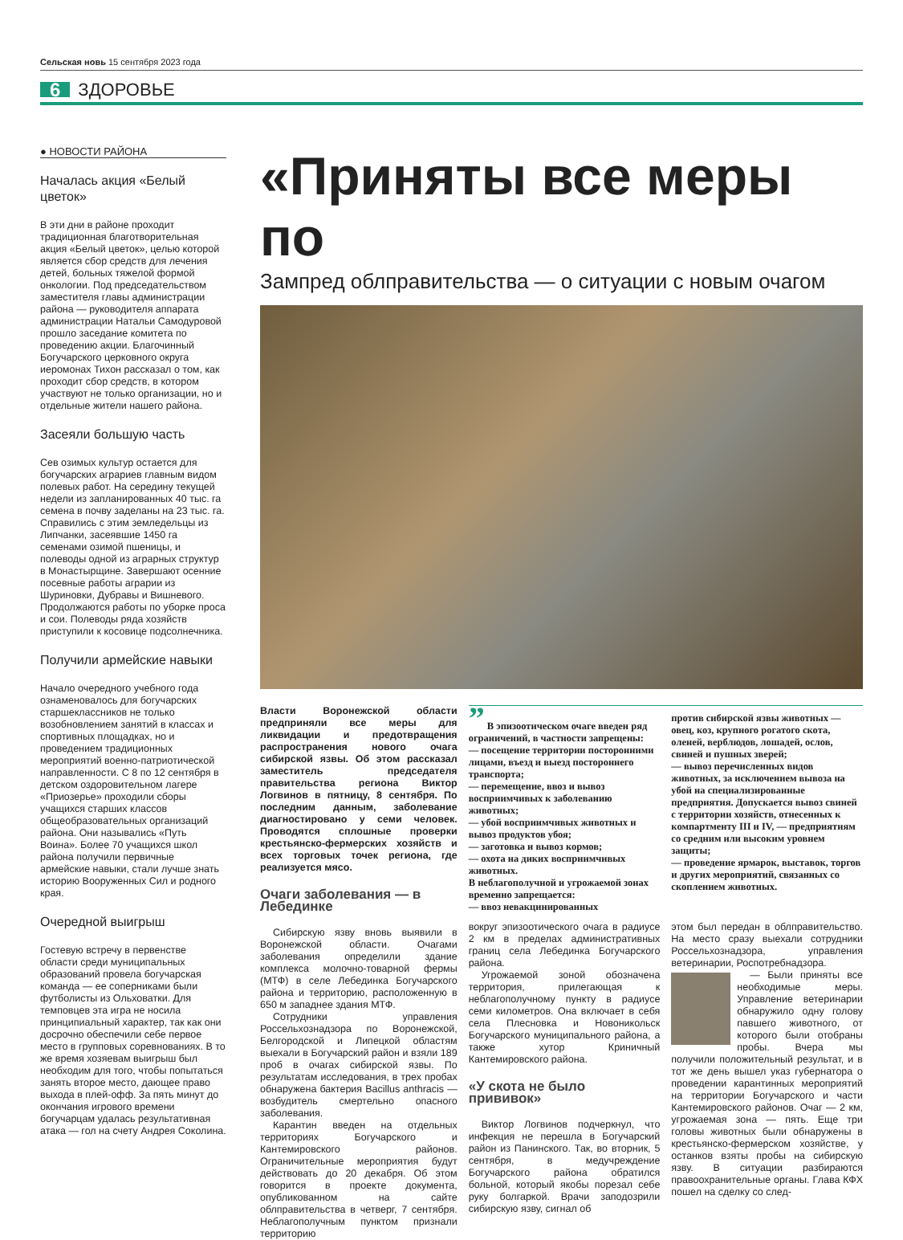Сельская новь 15 сентября 2023 года
6 ЗДОРОВЬЕ
● НОВОСТИ РАЙОНА
Началась акция «Белый цветок»
В эти дни в районе проходит традиционная благотворительная акция «Белый цветок», целью которой является сбор средств для лечения детей, больных тяжелой формой онкологии. Под председательством заместителя главы администрации района — руководителя аппарата администрации Натальи Самодуровой прошло заседание комитета по проведению акции. Благочинный Богучарского церковного округа иеромонах Тихон рассказал о том, как проходит сбор средств, в котором участвуют не только организации, но и отдельные жители нашего района.
Засеяли большую часть
Сев озимых культур остается для богучарских аграриев главным видом полевых работ. На середину текущей недели из запланированных 40 тыс. га семена в почву заделаны на 23 тыс. га. Справились с этим земледельцы из Липчанки, засеявшие 1450 га семенами озимой пшеницы, и полеводы одной из аграрных структур в Монастырщине. Завершают осенние посевные работы аграрии из Шуриновки, Дубравы и Вишневого. Продолжаются работы по уборке проса и сои. Полеводы ряда хозяйств приступили к косовице подсолнечника.
Получили армейские навыки
Начало очередного учебного года ознаменовалось для богучарских старшеклассников не только возобновлением занятий в классах и спортивных площадках, но и проведением традиционных мероприятий военно-патриотической направленности. С 8 по 12 сентября в детском оздоровительном лагере «Приозерье» проходили сборы учащихся старших классов общеобразовательных организаций района. Они назывались «Путь Воина». Более 70 учащихся школ района получили первичные армейские навыки, стали лучше знать историю Вооруженных Сил и родного края.
Очередной выигрыш
Гостевую встречу в первенстве области среди муниципальных образований провела богучарская команда — ее соперниками были футболисты из Ольховатки. Для темповцев эта игра не носила принципиальный характер, так как они досрочно обеспечили себе первое место в групповых соревнованиях. В то же время хозяевам выигрыш был необходим для того, чтобы попытаться занять второе место, дающее право выхода в плей-офф. За пять минут до окончания игрового времени богучарцам удалась результативная атака — гол на счету Андрея Соколина.
«Приняты все меры по
Зампред облправительства — о ситуации с новым очагом
Власти Воронежской области предприняли все меры для ликвидации и предотвращения распространения нового очага сибирской язвы. Об этом рассказал заместитель председателя правительства региона Виктор Логвинов в пятницу, 8 сентября. По последним данным, заболевание диагностировано у семи человек. Проводятся сплошные проверки крестьянско-фермерских хозяйств и всех торговых точек региона, где реализуется мясо.
Очаги заболевания — в Лебединке
Сибирскую язву вновь выявили в Воронежской области. Очагами заболевания определили здание комплекса молочно-товарной фермы (МТФ) в селе Лебединка Богучарского района и территорию, расположенную в 650 м западнее здания МТФ.
Сотрудники управления Россельхознадзора по Воронежской, Белгородской и Липецкой областям выехали в Богучарский район и взяли 189 проб в очагах сибирской язвы. По результатам исследования, в трех пробах обнаружена бактерия Bacillus anthracis — возбудитель смертельно опасного заболевания.
Карантин введен на отдельных территориях Богучарского и Кантемировского районов. Ограничительные мероприятия будут действовать до 20 декабря. Об этом говорится в проекте документа, опубликованном на сайте облправительства в четверг, 7 сентября. Неблагополучным пунктом признали территорию
” В эпизоотическом очаге введен ряд ограничений, в частности запрещены:
— посещение территории посторонними лицами, въезд и выезд постороннего транспорта;
— перемещение, ввоз и вывоз восприимчивых к заболеванию животных;
— убой восприимчивых животных и вывоз продуктов убоя;
— заготовка и вывоз кормов;
— охота на диких восприимчивых животных.
В неблагополучной и угрожаемой зонах временно запрещается:
— ввоз невакцинированных
против сибирской язвы животных — овец, коз, крупного рогатого скота, оленей, верблюдов, лошадей, ослов, свиней и пушных зверей;
— вывоз перечисленных видов животных, за исключением вывоза на убой на специализированные предприятия. Допускается вывоз свиней с территории хозяйств, отнесенных к компартменту III и IV, — предприятиям со средним или высоким уровнем защиты;
— проведение ярмарок, выставок, торгов и других мероприятий, связанных со скоплением животных.
вокруг эпизоотического очага в радиусе 2 км в пределах административных границ села Лебединка Богучарского района.
Угрожаемой зоной обозначена территория, прилегающая к неблагополучному пункту в радиусе семи километров. Она включает в себя села Плесновка и Новоникольск Богучарского муниципального района, а также хутор Криничный Кантемировского района.
«У скота не было прививок»
Виктор Логвинов подчеркнул, что инфекция не перешла в Богучарский район из Панинского. Так, во вторник, 5 сентября, в медучреждение Богучарского района обратился больной, который якобы порезал себе руку болгаркой. Врачи заподозрили сибирскую язву, сигнал об
этом был передан в облправительство. На место сразу выехали сотрудники Россельхознадзора, управления ветеринарии, Роспотребнадзора.
— Были приняты все необходимые меры. Управление ветеринарии обнаружило одну голову павшего животного, от которого были отобраны пробы. Вчера мы получили положительный результат, и в тот же день вышел указ губернатора о проведении карантинных мероприятий на территории Богучарского и части Кантемировского районов. Очаг — 2 км, угрожаемая зона — пять. Еще три головы животных были обнаружены в крестьянско-фермерском хозяйстве, у останков взяты пробы на сибирскую язву. В ситуации разбираются правоохранительные органы. Глава КФХ пошел на сделку со след-